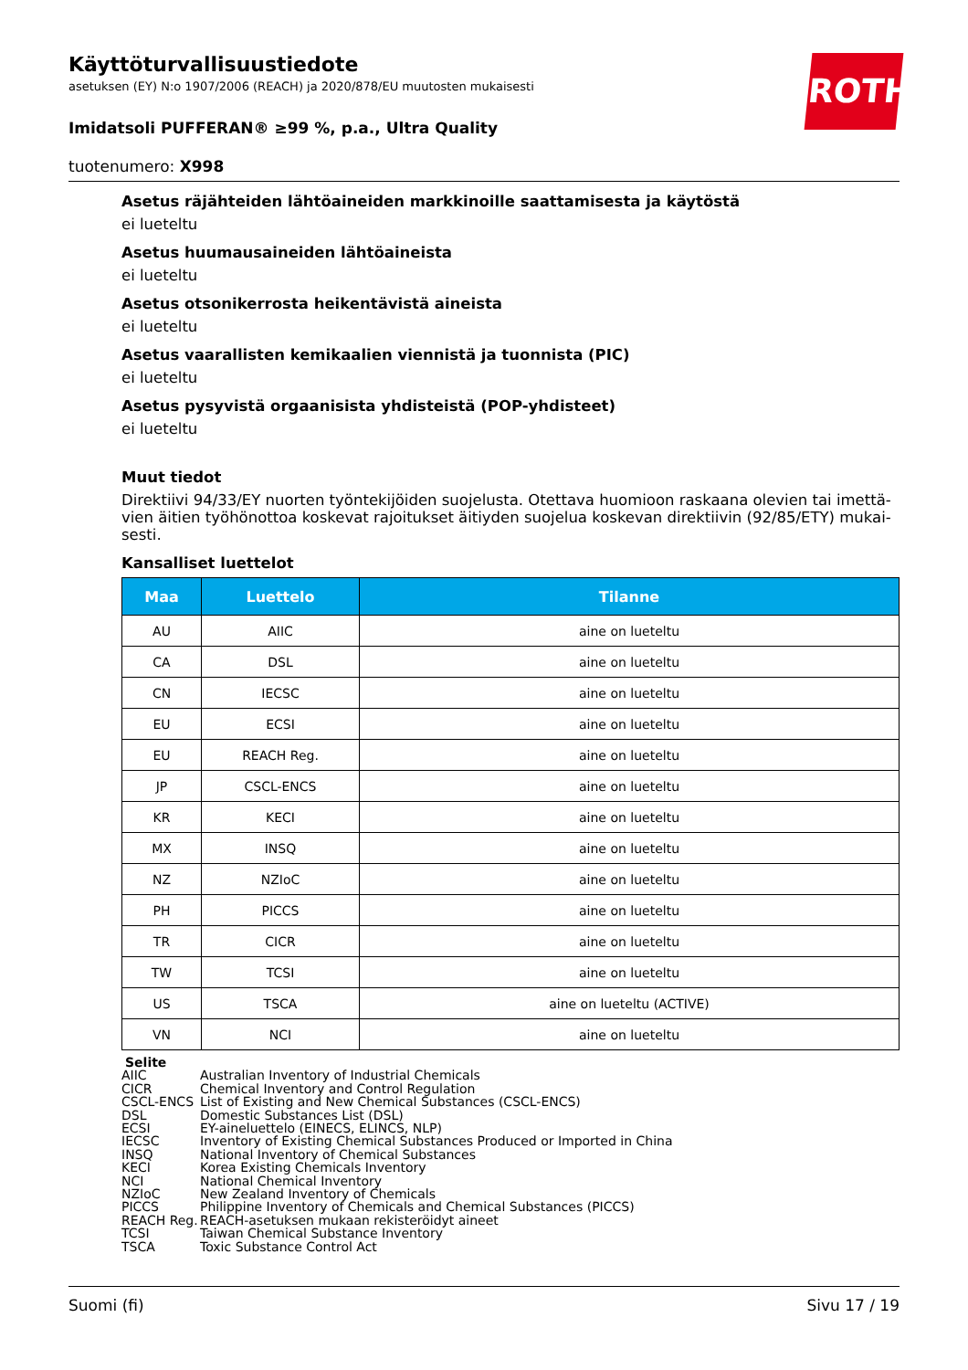ROTH
Käyttöturvallisuustiedote
asetuksen (EY) N:o 1907/2006 (REACH) ja 2020/878/EU muutosten mukaisesti
Imidatsoli PUFFERAN® ≥99 %, p.a., Ultra Quality
tuotenumero: X998
Asetus räjähteiden lähtöaineiden markkinoille saattamisesta ja käytöstä
ei lueteltu
Asetus huumausaineiden lähtöaineista
ei lueteltu
Asetus otsonikerrosta heikentävistä aineista
ei lueteltu
Asetus vaarallisten kemikaalien viennistä ja tuonnista (PIC)
ei lueteltu
Asetus pysyvistä orgaanisista yhdisteistä (POP-yhdisteet)
ei lueteltu
Muut tiedot
Direktiivi 94/33/EY nuorten työntekijöiden suojelusta. Otettava huomioon raskaana olevien tai imettä-vien äitien työhönottoa koskevat rajoitukset äitiyden suojelua koskevan direktiivin (92/85/ETY) mukai-sesti.
Kansalliset luettelot
| Maa | Luettelo | Tilanne |
| --- | --- | --- |
| AU | AIIC | aine on lueteltu |
| CA | DSL | aine on lueteltu |
| CN | IECSC | aine on lueteltu |
| EU | ECSI | aine on lueteltu |
| EU | REACH Reg. | aine on lueteltu |
| JP | CSCL-ENCS | aine on lueteltu |
| KR | KECI | aine on lueteltu |
| MX | INSQ | aine on lueteltu |
| NZ | NZIoC | aine on lueteltu |
| PH | PICCS | aine on lueteltu |
| TR | CICR | aine on lueteltu |
| TW | TCSI | aine on lueteltu |
| US | TSCA | aine on lueteltu (ACTIVE) |
| VN | NCI | aine on lueteltu |
Selite
AIIC Australian Inventory of Industrial Chemicals
CICR Chemical Inventory and Control Regulation
CSCL-ENCS List of Existing and New Chemical Substances (CSCL-ENCS)
DSL Domestic Substances List (DSL)
ECSI EY-aineluettelo (EINECS, ELINCS, NLP)
IECSC Inventory of Existing Chemical Substances Produced or Imported in China
INSQ National Inventory of Chemical Substances
KECI Korea Existing Chemicals Inventory
NCI National Chemical Inventory
NZIoC New Zealand Inventory of Chemicals
PICCS Philippine Inventory of Chemicals and Chemical Substances (PICCS)
REACH Reg. REACH-asetuksen mukaan rekisteröidyt aineet
TCSI Taiwan Chemical Substance Inventory
TSCA Toxic Substance Control Act
Suomi (fi) Sivu 17 / 19